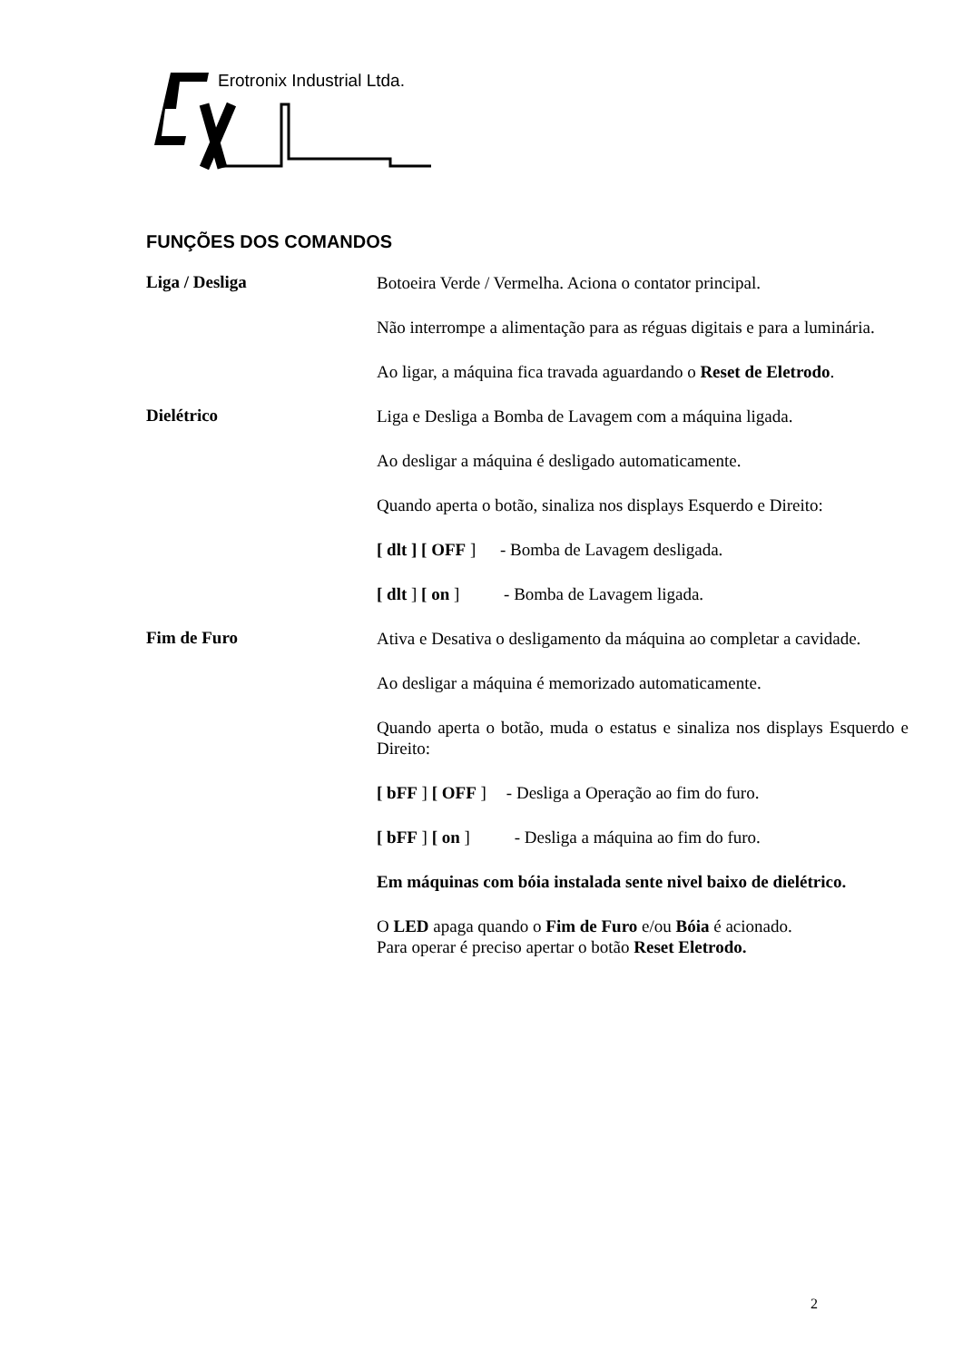Erotronix Industrial Ltda.
FUNÇÕES DOS COMANDOS
Liga / Desliga
Botoeira Verde / Vermelha. Aciona o contator principal.
Não interrompe a alimentação para as réguas digitais e para a luminária.
Ao ligar, a máquina fica travada aguardando o Reset de Eletrodo.
Dielétrico
Liga e Desliga a Bomba de Lavagem com a máquina ligada.
Ao desligar a máquina é desligado automaticamente.
Quando aperta o botão, sinaliza nos displays Esquerdo e Direito:
[ dlt ] [ OFF ] - Bomba de Lavagem desligada.
[ dlt ] [ on ] - Bomba de Lavagem ligada.
Fim de Furo
Ativa e Desativa o desligamento da máquina ao completar a cavidade.
Ao desligar a máquina é memorizado automaticamente.
Quando aperta o botão, muda o estatus e sinaliza nos displays Esquerdo e Direito:
[ bFF ] [ OFF ] - Desliga a Operação ao fim do furo.
[ bFF ] [ on ] - Desliga a máquina ao fim do furo.
Em máquinas com bóia instalada sente nivel baixo de dielétrico.
O LED apaga quando o Fim de Furo e/ou Bóia é acionado.
Para operar é preciso apertar o botão Reset Eletrodo.
2